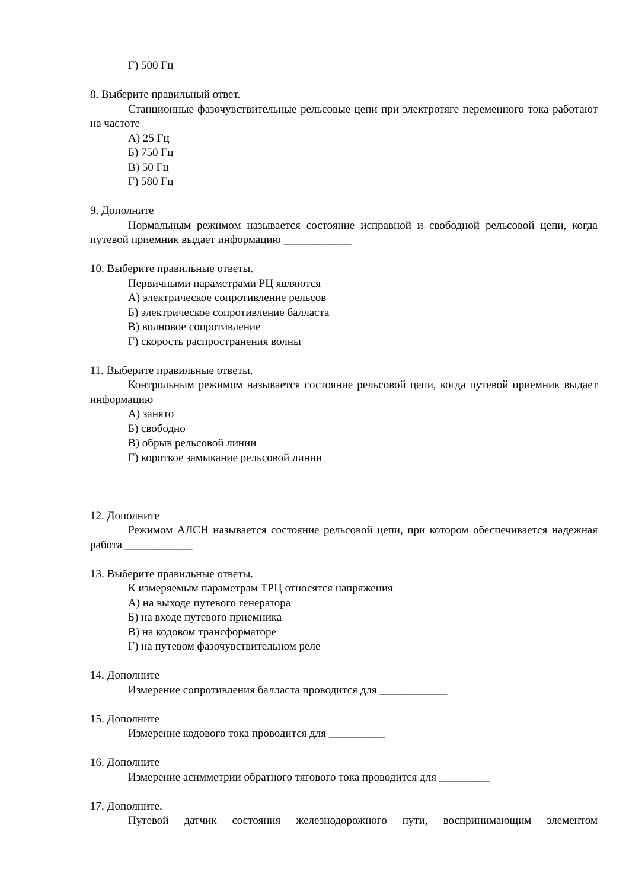Г) 500 Гц
8. Выберите правильный ответ.
Станционные фазочувствительные рельсовые цепи при электротяге переменного тока работают на частоте
А) 25 Гц
Б) 750 Гц
В) 50 Гц
Г) 580 Гц
9. Дополните
Нормальным режимом называется состояние исправной и свободной рельсовой цепи, когда путевой приемник выдает информацию ____________
10. Выберите правильные ответы.
Первичными параметрами РЦ являются
А) электрическое сопротивление рельсов
Б) электрическое сопротивление балласта
В) волновое сопротивление
Г) скорость распространения волны
11. Выберите правильные ответы.
Контрольным режимом называется состояние рельсовой цепи, когда путевой приемник выдает информацию
А) занято
Б) свободно
В) обрыв рельсовой линии
Г) короткое замыкание рельсовой линии
12. Дополните
Режимом АЛСН называется состояние рельсовой цепи, при котором обеспечивается надежная работа ____________
13. Выберите правильные ответы.
К измеряемым параметрам ТРЦ относятся напряжения
А) на выходе путевого генератора
Б) на входе путевого приемника
В) на кодовом трансформаторе
Г) на путевом фазочувствительном реле
14. Дополните
Измерение сопротивления балласта проводится для ____________
15. Дополните
Измерение кодового тока проводится для __________
16. Дополните
Измерение асимметрии обратного тягового тока проводится для _________
17. Дополните.
Путевой датчик состояния железнодорожного пути, воспринимающим элементом